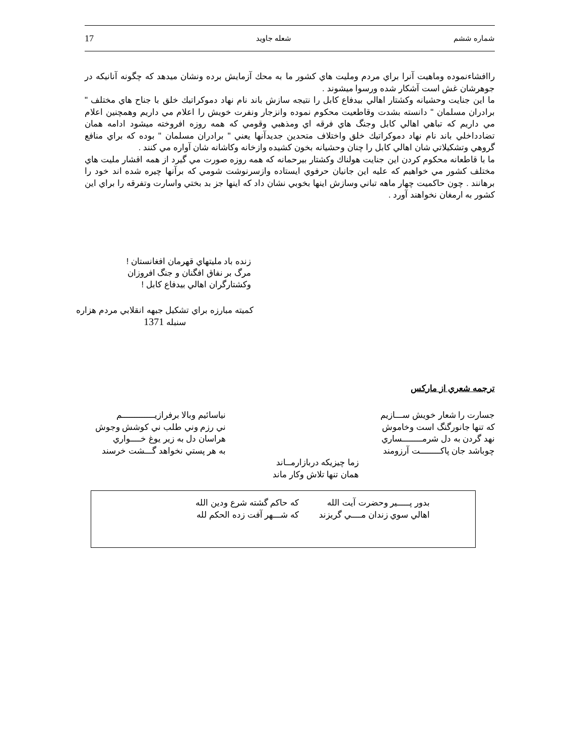شماره ششم شعله جاويد 17
راافشاءنموده وماهيت آنرا براي مردم ومليت هاي كشور ما به محك آزمايش برده ونشان ميدهد كه چگونه آنانيكه در جوهرشان غش است آشكار شده ورسوا ميشوند .
ما اين جنايت وحشيانه وكشتار اهالي بيدفاع كابل را نتيجه سازش باند نام نهاد دموكراتيك خلق با جناح هاي مختلف " برادران مسلمان " دانسته بشدت وقاطعيت محكوم نموده وانزجار ونفرت خويش را اعلام مي داريم وهمچنين اعلام مي داريم كه تباهي اهالي كابل وجنگ هاي فرقه اي ومذهبي وقومي كه همه روزه افروخته ميشود ادامه همان تضادداخلي باند نام نهاد دموكراتيك خلق واختلاف متحدين جديدآنها يعني " برادران مسلمان " بوده كه براي منافع گروهي وتشكيلاتي شان اهالي كابل را چنان وحشيانه بخون كشيده وازخانه وكاشانه شان آواره مي كنند .
ما با قاطعانه محكوم كردن اين جنايت هولناك وكشتار بيرحمانه كه همه روزه صورت مي گيرد از همه اقشار مليت هاي مختلف كشور مي خواهيم كه عليه اين جانيان حرفوي ايستاده وازسرنوشت شومي كه برآنها چيره شده اند خود را برهانند . چون حاكميت چهار ماهه تباني وسازش اينها بخوبي نشان داد كه اينها جز بد بختي واسارت وتفرقه را براي اين كشور به ارمغان نخواهند آورد .
زنده باد مليتهاي قهرمان افغانستان !
مرگ بر نفاق افگنان و جنگ افروزان
وكشتارگران اهالي بيدفاع كابل !
كميته مبارزه براي تشكيل جبهه انقلابي مردم هزاره
سنبله 1371
ترجمه شعري از ماركس
جسارت را شعار خويش ســـازيم
كه تنها جانورگنگ است وخاموش
نهد گردن به دل شرمــــــــساري
چوباشد جان پاكــــــــت آرزومند
نياسائيم وبالا برفرازيـــــــــــــم
ني رزم وني طلب ني كوشش وجوش
هراسان دل به زير يوغ خــــواري
به هر پستي نخواهد گـــشت خرسند
زما چيزيكه دربازارمــاند
همان تنها تلاش وكار ماند
| بدور پـــــير وحضرت آيت الله | كه حاكم گشته شرع ودين الله |
| اهالي سوي زندان مــــي گريزند | كه شـــهر آفت زده الحكم لله |